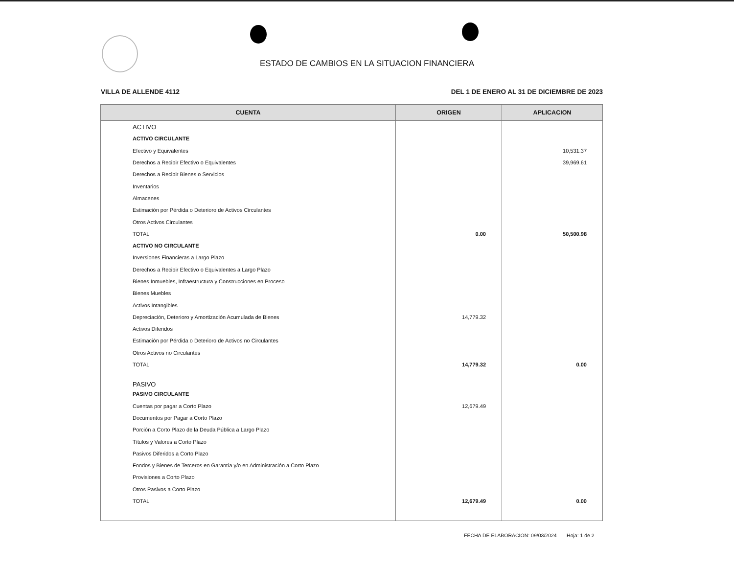ESTADO DE CAMBIOS EN LA SITUACION FINANCIERA
VILLA DE ALLENDE 4112 DEL 1 DE ENERO AL 31 DE DICIEMBRE DE 2023
| CUENTA | ORIGEN | APLICACION |
| --- | --- | --- |
| ACTIVO | | |
| ACTIVO CIRCULANTE | | |
| Efectivo y Equivalentes | | 10,531.37 |
| Derechos a Recibir Efectivo o Equivalentes | | 39,969.61 |
| Derechos a Recibir Bienes o Servicios | | |
| Inventarios | | |
| Almacenes | | |
| Estimación por Pérdida o Deterioro de Activos Circulantes | | |
| Otros Activos Circulantes | | |
| TOTAL | 0.00 | 50,500.98 |
| ACTIVO NO CIRCULANTE | | |
| Inversiones Financieras a Largo Plazo | | |
| Derechos a Recibir Efectivo o Equivalentes a Largo Plazo | | |
| Bienes Inmuebles, Infraestructura y Construcciones en Proceso | | |
| Bienes Muebles | | |
| Activos Intangibles | | |
| Depreciación, Deterioro y Amortización Acumulada de Bienes | 14,779.32 | |
| Activos Diferidos | | |
| Estimación por Pérdida o Deterioro de Activos no Circulantes | | |
| Otros Activos no Circulantes | | |
| TOTAL | 14,779.32 | 0.00 |
| PASIVO | | |
| PASIVO CIRCULANTE | | |
| Cuentas por pagar a Corto Plazo | 12,679.49 | |
| Documentos por Pagar a Corto Plazo | | |
| Porción a Corto Plazo de la Deuda Pública a Largo Plazo | | |
| Títulos y Valores a Corto Plazo | | |
| Pasivos Diferidos a Corto Plazo | | |
| Fondos y Bienes de Terceros en Garantía y/o en Administración a Corto Plazo | | |
| Provisiones a Corto Plazo | | |
| Otros Pasivos a Corto Plazo | | |
| TOTAL | 12,679.49 | 0.00 |
FECHA DE ELABORACION: 09/03/2024 Hoja: 1 de 2